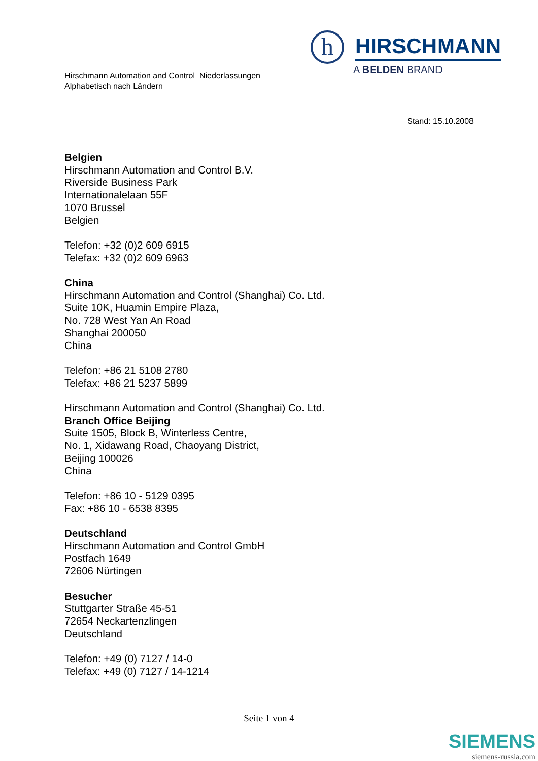Hirschmann Automation and Control Niederlassungen
Alphabetisch nach Ländern
h
HIRSCHMANN
A BELDEN BRAND
Stand: 15.10.2008
Belgien
Hirschmann Automation and Control B.V.
Riverside Business Park
Internationalelaan 55F
1070 Brussel
Belgien
Telefon: +32 (0)2 609 6915
Telefax: +32 (0)2 609 6963
China
Hirschmann Automation and Control (Shanghai) Co. Ltd.
Suite 10K, Huamin Empire Plaza,
No. 728 West Yan An Road
Shanghai 200050
China
Telefon: +86 21 5108 2780
Telefax: +86 21 5237 5899
Hirschmann Automation and Control (Shanghai) Co. Ltd.
Branch Office Beijing
Suite 1505, Block B, Winterless Centre,
No. 1, Xidawang Road, Chaoyang District,
Beijing 100026
China
Telefon: +86 10 - 5129 0395
Fax: +86 10 - 6538 8395
Deutschland
Hirschmann Automation and Control GmbH
Postfach 1649
72606 Nürtingen
Besucher
Stuttgarter Straße 45-51
72654 Neckartenzlingen
Deutschland
Telefon: +49 (0) 7127 / 14-0
Telefax: +49 (0) 7127 / 14-1214
Seite 1 von 4
SIEMENS
siemens-russia.com